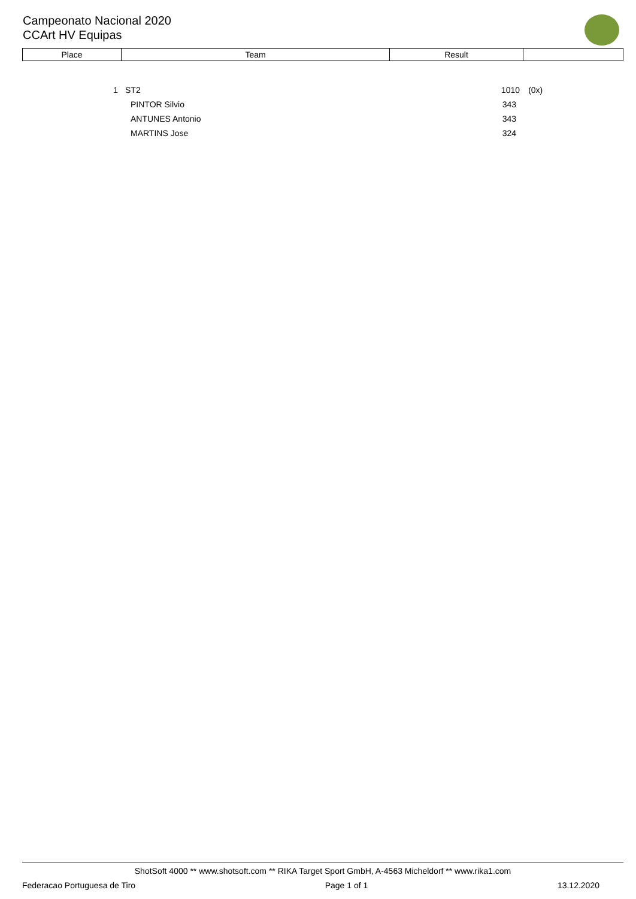Campeonato Nacional 2020
CCArt HV Equipas
| Place | Team | Result | |
| --- | --- | --- | --- |
| 1 | | ST2 | 1010 | (0x) |
| | | PINTOR Silvio | 343 | |
| | | ANTUNES Antonio | 343 | |
| | | MARTINS Jose | 324 | |
ShotSoft 4000 ** www.shotsoft.com ** RIKA Target Sport GmbH, A-4563 Micheldorf ** www.rika1.com
Federacao Portuguesa de Tiro Page 1 of 1 13.12.2020